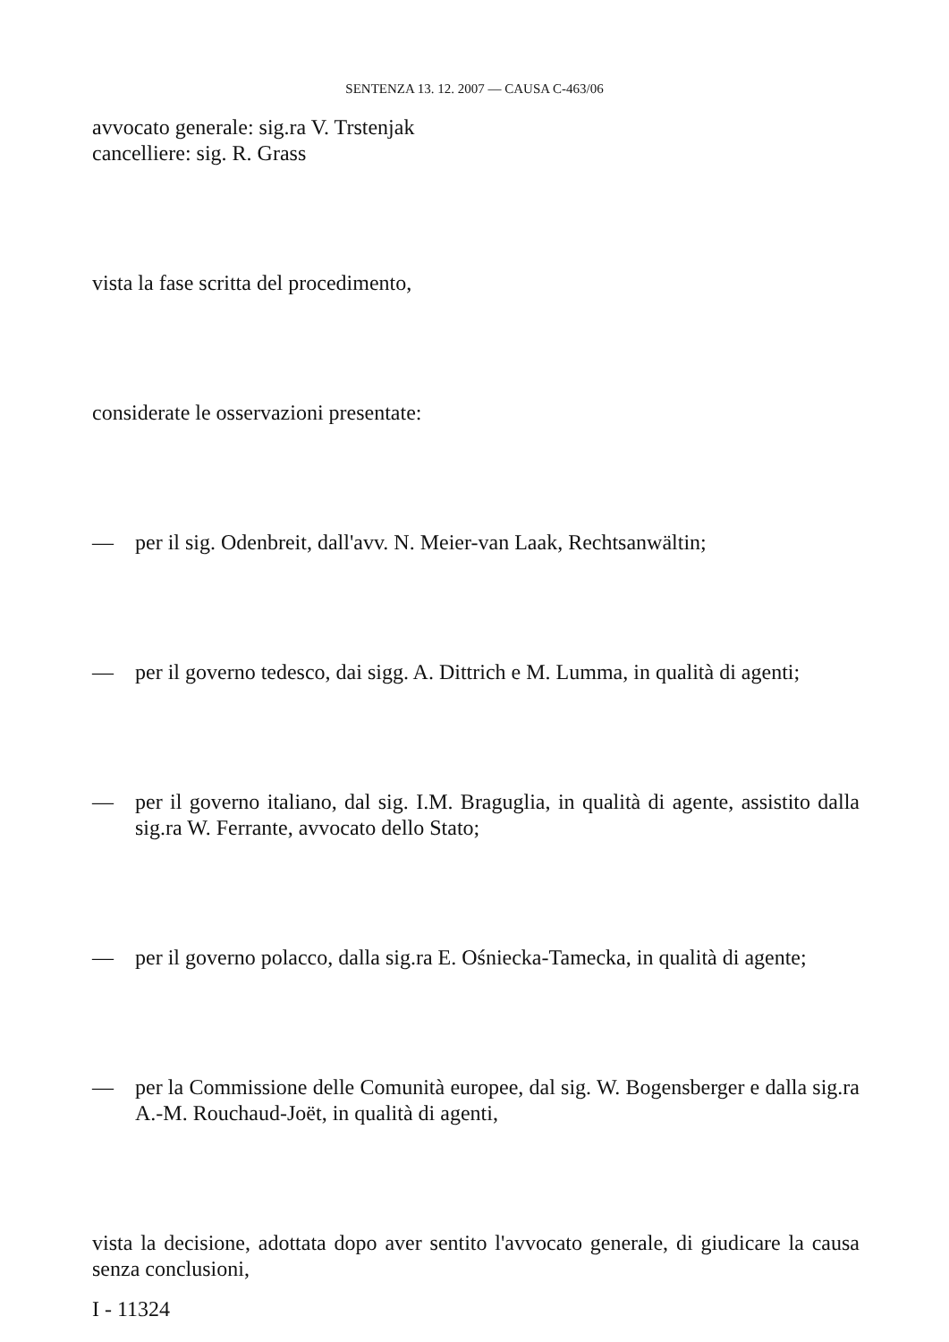SENTENZA 13. 12. 2007 — CAUSA C-463/06
avvocato generale: sig.ra V. Trstenjak
cancelliere: sig. R. Grass
vista la fase scritta del procedimento,
considerate le osservazioni presentate:
— per il sig. Odenbreit, dall'avv. N. Meier-van Laak, Rechtsanwältin;
— per il governo tedesco, dai sigg. A. Dittrich e M. Lumma, in qualità di agenti;
— per il governo italiano, dal sig. I.M. Braguglia, in qualità di agente, assistito dalla sig.ra W. Ferrante, avvocato dello Stato;
— per il governo polacco, dalla sig.ra E. Ośniecka-Tamecka, in qualità di agente;
— per la Commissione delle Comunità europee, dal sig. W. Bogensberger e dalla sig.ra A.-M. Rouchaud-Joët, in qualità di agenti,
vista la decisione, adottata dopo aver sentito l'avvocato generale, di giudicare la causa senza conclusioni,
I - 11324